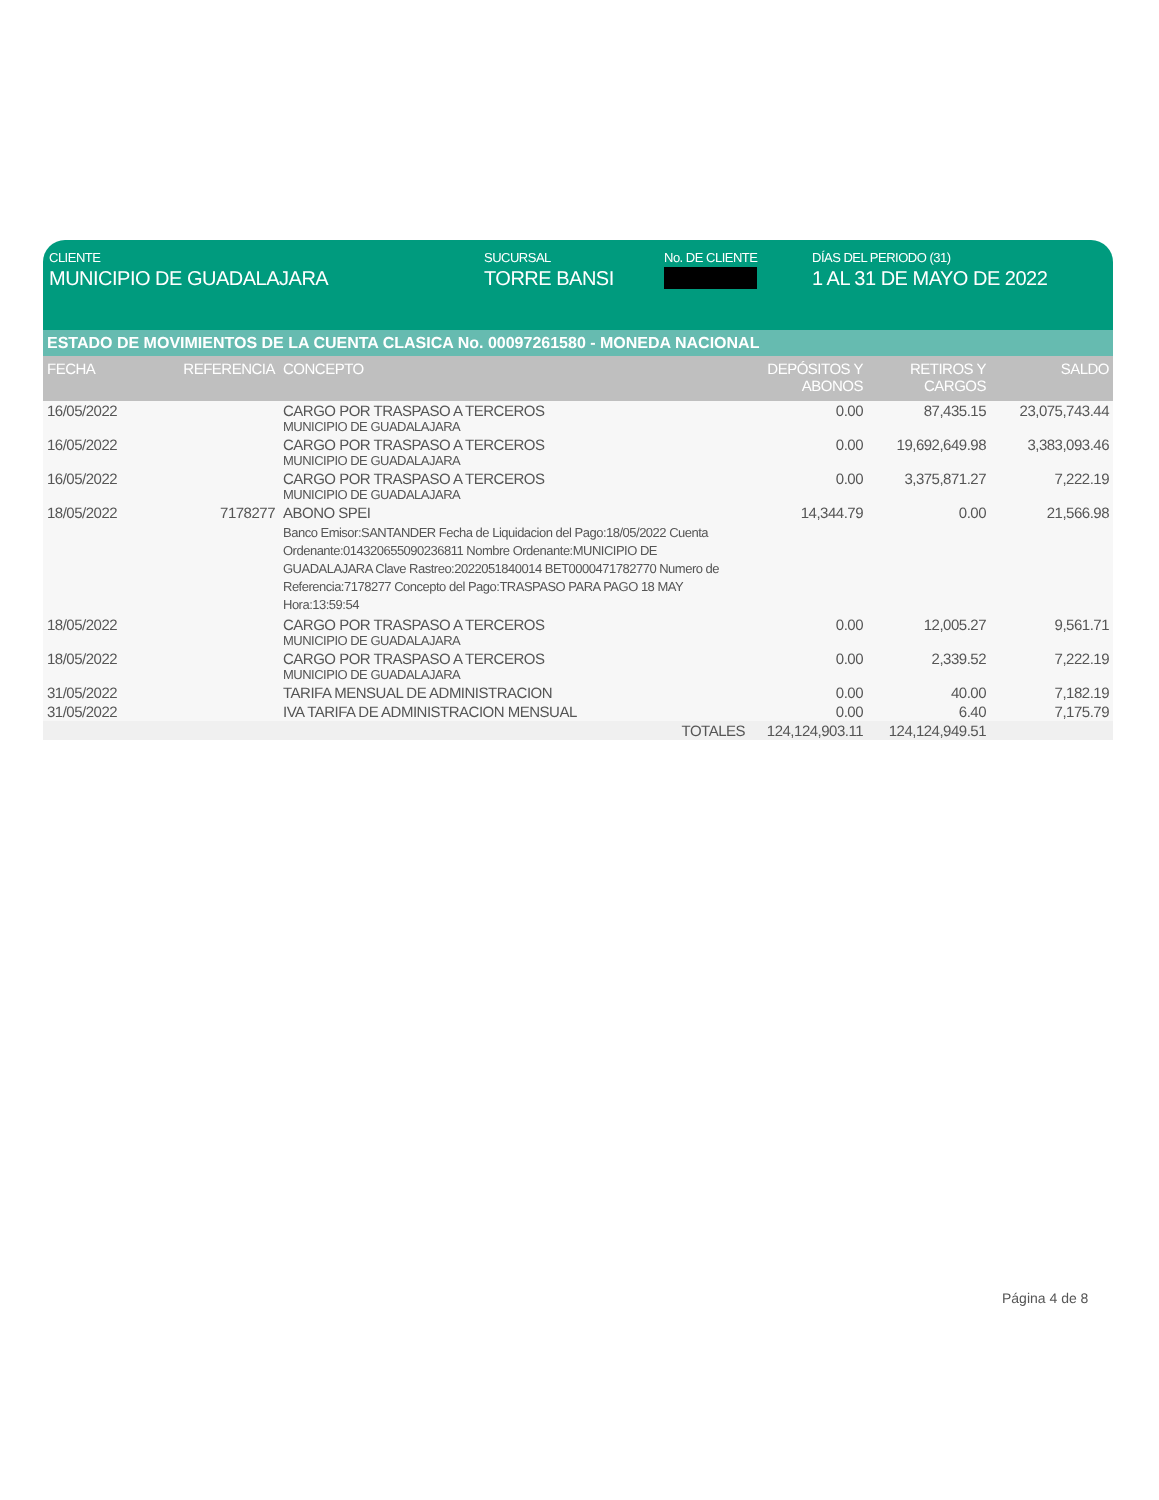CLIENTE
MUNICIPIO DE GUADALAJARA
SUCURSAL
TORRE BANSI
No. DE CLIENTE DÍAS DEL PERIODO (31)
1 AL 31 DE MAYO DE 2022
ESTADO DE MOVIMIENTOS DE LA CUENTA CLASICA No. 00097261580 - MONEDA NACIONAL
| FECHA | REFERENCIA | CONCEPTO | DEPÓSITOS Y ABONOS | RETIROS Y CARGOS | SALDO |
| --- | --- | --- | --- | --- | --- |
| 16/05/2022 | | CARGO POR TRASPASO A TERCEROS MUNICIPIO DE GUADALAJARA | 0.00 | 87,435.15 | 23,075,743.44 |
| 16/05/2022 | | CARGO POR TRASPASO A TERCEROS MUNICIPIO DE GUADALAJARA | 0.00 | 19,692,649.98 | 3,383,093.46 |
| 16/05/2022 | | CARGO POR TRASPASO A TERCEROS MUNICIPIO DE GUADALAJARA | 0.00 | 3,375,871.27 | 7,222.19 |
| 18/05/2022 | 7178277 | ABONO SPEI Banco Emisor:SANTANDER Fecha de Liquidacion del Pago:18/05/2022 Cuenta Ordenante:014320655090236811 Nombre Ordenante:MUNICIPIO DE GUADALAJARA Clave Rastreo:2022051840014 BET0000471782770 Numero de Referencia:7178277 Concepto del Pago:TRASPASO PARA PAGO 18 MAY Hora:13:59:54 | 14,344.79 | 0.00 | 21,566.98 |
| 18/05/2022 | | CARGO POR TRASPASO A TERCEROS MUNICIPIO DE GUADALAJARA | 0.00 | 12,005.27 | 9,561.71 |
| 18/05/2022 | | CARGO POR TRASPASO A TERCEROS MUNICIPIO DE GUADALAJARA | 0.00 | 2,339.52 | 7,222.19 |
| 31/05/2022 | | TARIFA MENSUAL DE ADMINISTRACION | 0.00 | 40.00 | 7,182.19 |
| 31/05/2022 | | IVA TARIFA DE ADMINISTRACION MENSUAL | 0.00 | 6.40 | 7,175.79 |
| | | TOTALES | 124,124,903.11 | 124,124,949.51 | |
Página 4 de 8